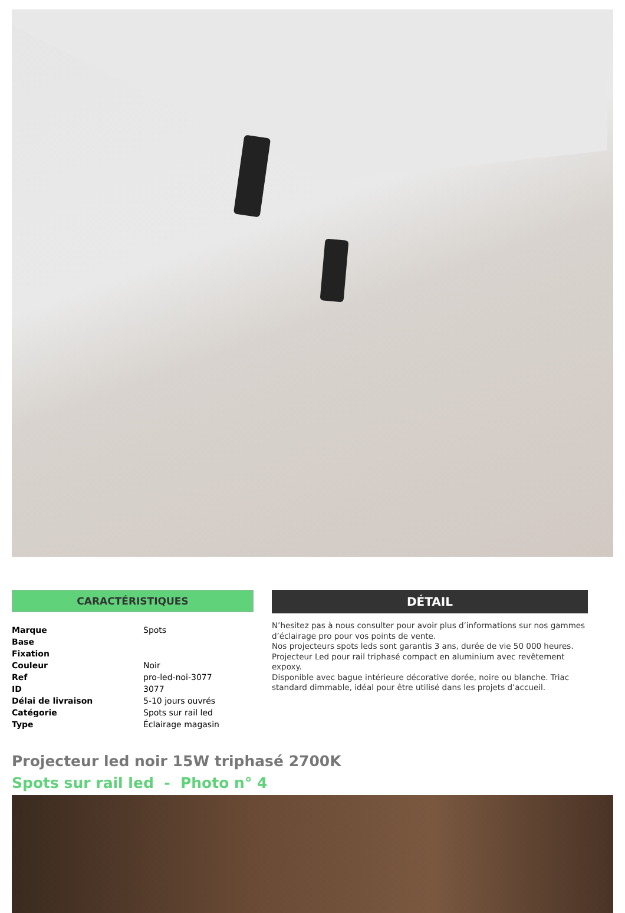CARACTÉRISTIQUES
| Marque | Spots |
| Base | |
| Fixation | |
| Couleur | Noir |
| Ref | pro-led-noi-3077 |
| ID | 3077 |
| Délai de livraison | 5-10 jours ouvrés |
| Catégorie | Spots sur rail led |
| Type | Éclairage magasin |
DÉTAIL
N’hesitez pas à nous consulter pour avoir plus d’informations sur nos gammes d’éclairage pro pour vos points de vente.
Nos projecteurs spots leds sont garantis 3 ans, durée de vie 50 000 heures.
Projecteur Led pour rail triphasé compact en aluminium avec revêtement expoxy.
Disponible avec bague intérieure décorative dorée, noire ou blanche. Triac standard dimmable, idéal pour être utilisé dans les projets d’accueil.
Projecteur led noir 15W triphasé 2700K
Spots sur rail led - Photo n° 4